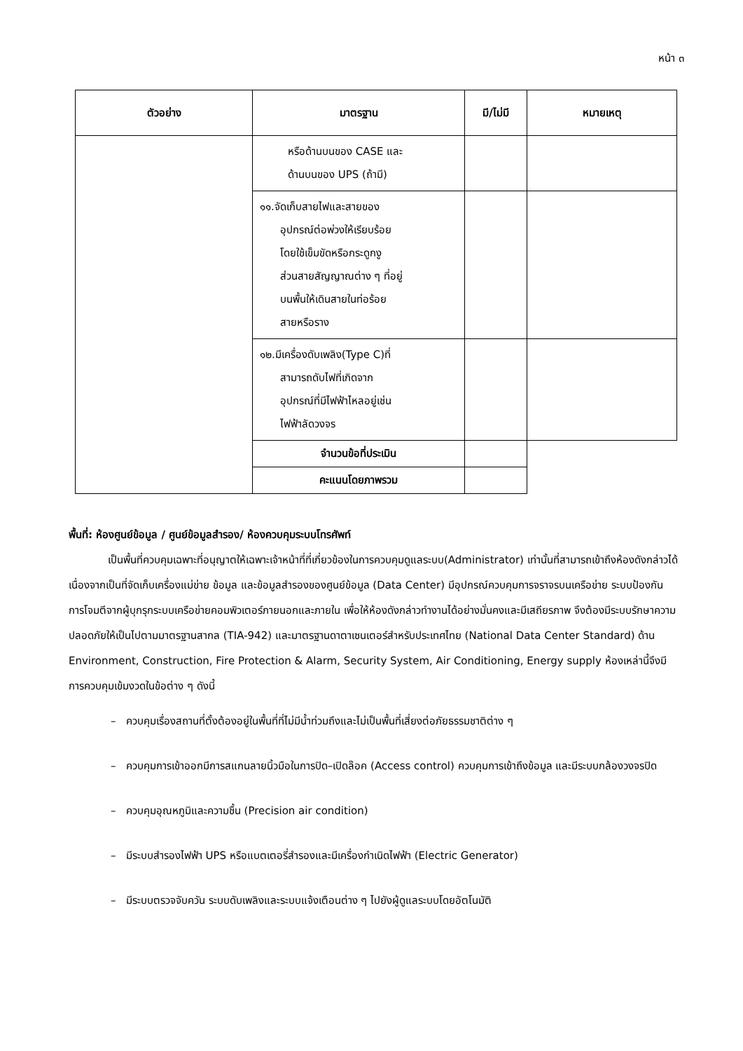หน้า ๓
| ตัวอย่าง | มาตรฐาน | มี/ไม่มี | หมายเหตุ |
| --- | --- | --- | --- |
| | หรือด้านบนของ CASE และ ด้านบนของ UPS (ถ้ามี) | | |
| | ๑๑.จัดเก็บสายไฟและสายของ อุปกรณ์ต่อพ่วงให้เรียบร้อย โดยใช้เข็มขัดหรือกระดูกงู ส่วนสายสัญญาณต่าง ๆ ที่อยู่ บนพื้นให้เดินสายในท่อร้อย สายหรือราง | | |
| | ๑๒.มีเครื่องดับเพลิง(Type C)ที่ สามารถดับไฟที่เกิดจาก อุปกรณ์ที่มีไฟฟ้าไหลอยู่เช่น ไฟฟ้าลัดวงจร | | |
| | จำนวนข้อที่ประเมิน | | |
| | คะแนนโดยภาพรวม | | |
พื้นที่: ห้องศูนย์ข้อมูล / ศูนย์ข้อมูลสำรอง/ ห้องควบคุมระบบโทรศัพท์
เป็นพื้นที่ควบคุมเฉพาะที่อนุญาตให้เฉพาะเจ้าหน้าที่ที่เกี่ยวข้องในการควบคุมดูแลระบบ(Administrator) เท่านั้นที่สามารถเข้าถึงห้องดังกล่าวได้ เนื่องจากเป็นที่จัดเก็บเครื่องแม่ข่าย ข้อมูล และข้อมูลสำรองของศูนย์ข้อมูล (Data Center) มีอุปกรณ์ควบคุมการจราจรบนเครือข่าย ระบบป้องกันการโจมตีจากผู้บุกรุกระบบเครือข่ายคอมพิวเตอร์ภายนอกและภายใน เพื่อให้ห้องดังกล่าวทำงานได้อย่างมั่นคงและมีเสถียรภาพ จึงต้องมีระบบรักษาความปลอดภัยให้เป็นไปตามมาตรฐานสากล (TIA-942) และมาตรฐานดาตาเซนเตอร์สำหรับประเทศไทย (National Data Center Standard) ด้าน Environment, Construction, Fire Protection & Alarm, Security System, Air Conditioning, Energy supply ห้องเหล่านี้จึงมีการควบคุมเข้มงวดในข้อต่าง ๆ ดังนี้
– ควบคุมเรื่องสถานที่ตั้งต้องอยู่ในพื้นที่ที่ไม่มีน้ำท่วมถึงและไม่เป็นพื้นที่เสี่ยงต่อภัยธรรมชาติต่าง ๆ
– ควบคุมการเข้าออกมีการสแกนลายนิ้วมือในการปิด–เปิดล๊อค (Access control) ควบคุมการเข้าถึงข้อมูล และมีระบบกล้องวงจรปิด
– ควบคุมอุณหภูมิและความชื้น (Precision air condition)
– มีระบบสำรองไฟฟ้า UPS หรือแบตเตอรี่สำรองและมีเครื่องกำเนิดไฟฟ้า (Electric Generator)
– มีระบบตรวจจับควัน ระบบดับเพลิงและระบบแจ้งเตือนต่าง ๆ ไปยังผู้ดูแลระบบโดยอัตโนมัติ